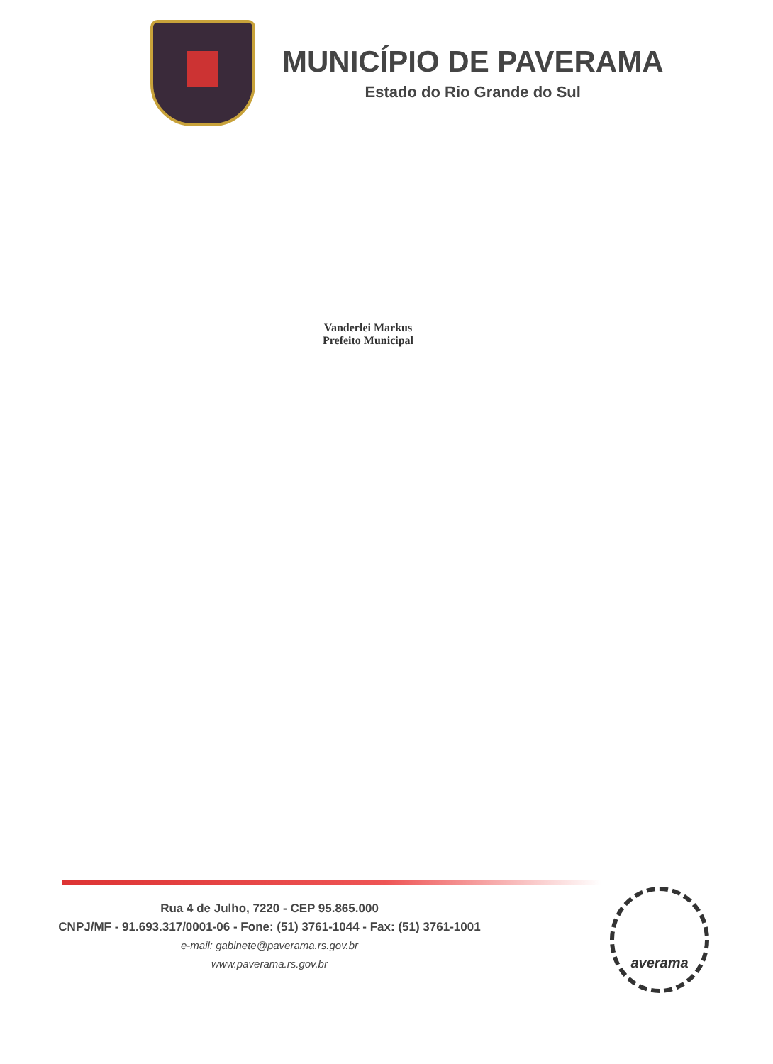MUNICÍPIO DE PAVERAMA
Estado do Rio Grande do Sul
Vanderlei Markus
Prefeito Municipal
Rua 4 de Julho, 7220 - CEP 95.865.000
CNPJ/MF - 91.693.317/0001-06 - Fone: (51) 3761-1044 - Fax: (51) 3761-1001
e-mail: gabinete@paverama.rs.gov.br
www.paverama.rs.gov.br
averama